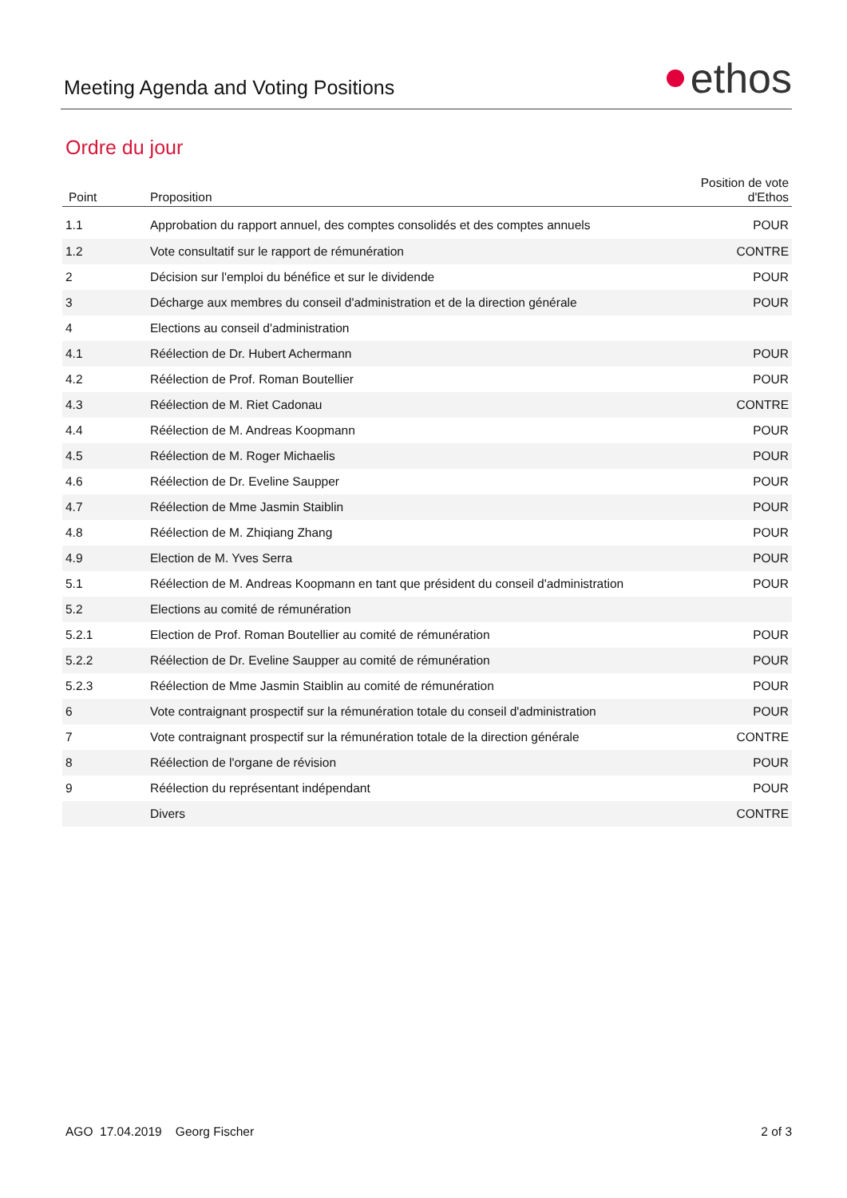Meeting Agenda and Voting Positions
ethos
Ordre du jour
| Point | Proposition | Position de vote d'Ethos |
| --- | --- | --- |
| 1.1 | Approbation du rapport annuel, des comptes consolidés et des comptes annuels | POUR |
| 1.2 | Vote consultatif sur le rapport de rémunération | CONTRE |
| 2 | Décision sur l'emploi du bénéfice et sur le dividende | POUR |
| 3 | Décharge aux membres du conseil d'administration et de la direction générale | POUR |
| 4 | Elections au conseil d'administration | |
| 4.1 | Réélection de Dr. Hubert Achermann | POUR |
| 4.2 | Réélection de Prof. Roman Boutellier | POUR |
| 4.3 | Réélection de M. Riet Cadonau | CONTRE |
| 4.4 | Réélection de M. Andreas Koopmann | POUR |
| 4.5 | Réélection de M. Roger Michaelis | POUR |
| 4.6 | Réélection de Dr. Eveline Saupper | POUR |
| 4.7 | Réélection de Mme Jasmin Staiblin | POUR |
| 4.8 | Réélection de M. Zhiqiang Zhang | POUR |
| 4.9 | Election de M. Yves Serra | POUR |
| 5.1 | Réélection de M. Andreas Koopmann en tant que président du conseil d'administration | POUR |
| 5.2 | Elections au comité de rémunération | |
| 5.2.1 | Election de Prof. Roman Boutellier au comité de rémunération | POUR |
| 5.2.2 | Réélection de Dr. Eveline Saupper au comité de rémunération | POUR |
| 5.2.3 | Réélection de Mme Jasmin Staiblin au comité de rémunération | POUR |
| 6 | Vote contraignant prospectif sur la rémunération totale du conseil d'administration | POUR |
| 7 | Vote contraignant prospectif sur la rémunération totale de la direction générale | CONTRE |
| 8 | Réélection de l'organe de révision | POUR |
| 9 | Réélection du représentant indépendant | POUR |
| | Divers | CONTRE |
AGO 17.04.2019 Georg Fischer 2 of 3